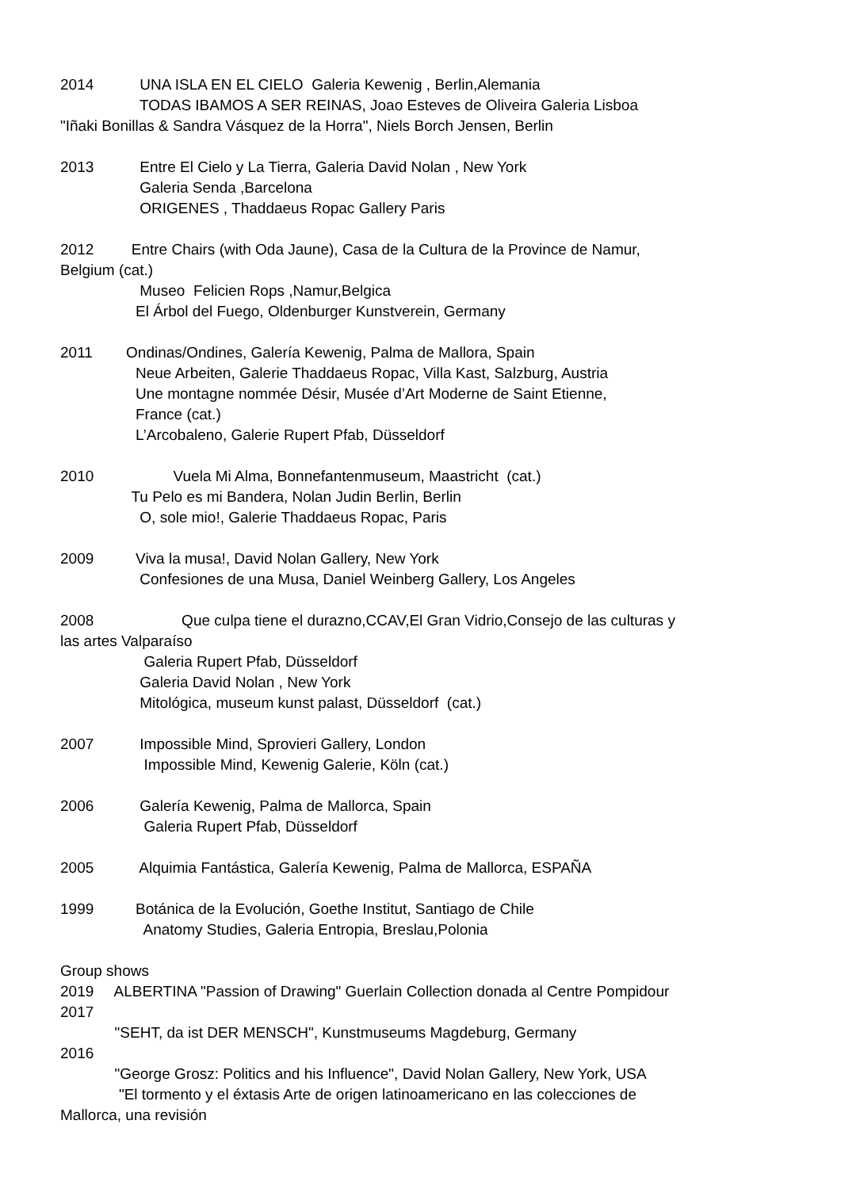2014 UNA ISLA EN EL CIELO Galeria Kewenig , Berlin,Alemania
TODAS IBAMOS A SER REINAS, Joao Esteves de Oliveira Galeria Lisboa
"Iñaki Bonillas & Sandra Vásquez de la Horra", Niels Borch Jensen, Berlin
2013 Entre El Cielo y La Tierra, Galeria David Nolan , New York
Galeria Senda ,Barcelona
ORIGENES , Thaddaeus Ropac Gallery Paris
2012 Entre Chairs (with Oda Jaune), Casa de la Cultura de la Province de Namur,
Belgium (cat.)
Museo Felicien Rops ,Namur,Belgica
El Árbol del Fuego, Oldenburger Kunstverein, Germany
2011 Ondinas/Ondines, Galería Kewenig, Palma de Mallora, Spain
Neue Arbeiten, Galerie Thaddaeus Ropac, Villa Kast, Salzburg, Austria
Une montagne nommée Désir, Musée d’Art Moderne de Saint Etienne,
France (cat.)
L’Arcobaleno, Galerie Rupert Pfab, Düsseldorf
2010 Vuela Mi Alma, Bonnefantenmuseum, Maastricht (cat.)
Tu Pelo es mi Bandera, Nolan Judin Berlin, Berlin
O, sole mio!, Galerie Thaddaeus Ropac, Paris
2009 Viva la musa!, David Nolan Gallery, New York
Confesiones de una Musa, Daniel Weinberg Gallery, Los Angeles
2008 Que culpa tiene el durazno,CCAV,El Gran Vidrio,Consejo de las culturas y
las artes Valparaíso
Galeria Rupert Pfab, Düsseldorf
Galeria David Nolan , New York
Mitológica, museum kunst palast, Düsseldorf (cat.)
2007 Impossible Mind, Sprovieri Gallery, London
Impossible Mind, Kewenig Galerie, Köln (cat.)
2006 Galería Kewenig, Palma de Mallorca, Spain
Galeria Rupert Pfab, Düsseldorf
2005 Alquimia Fantástica, Galería Kewenig, Palma de Mallorca, ESPAÑA
1999 Botánica de la Evolución, Goethe Institut, Santiago de Chile
Anatomy Studies, Galeria Entropia, Breslau,Polonia
Group shows
2019 ALBERTINA "Passion of Drawing" Guerlain Collection donada al Centre Pompidour
2017
"SEHT, da ist DER MENSCH", Kunstmuseums Magdeburg, Germany
2016
"George Grosz: Politics and his Influence", David Nolan Gallery, New York, USA
"El tormento y el éxtasis Arte de origen latinoamericano en las colecciones de
Mallorca, una revisión